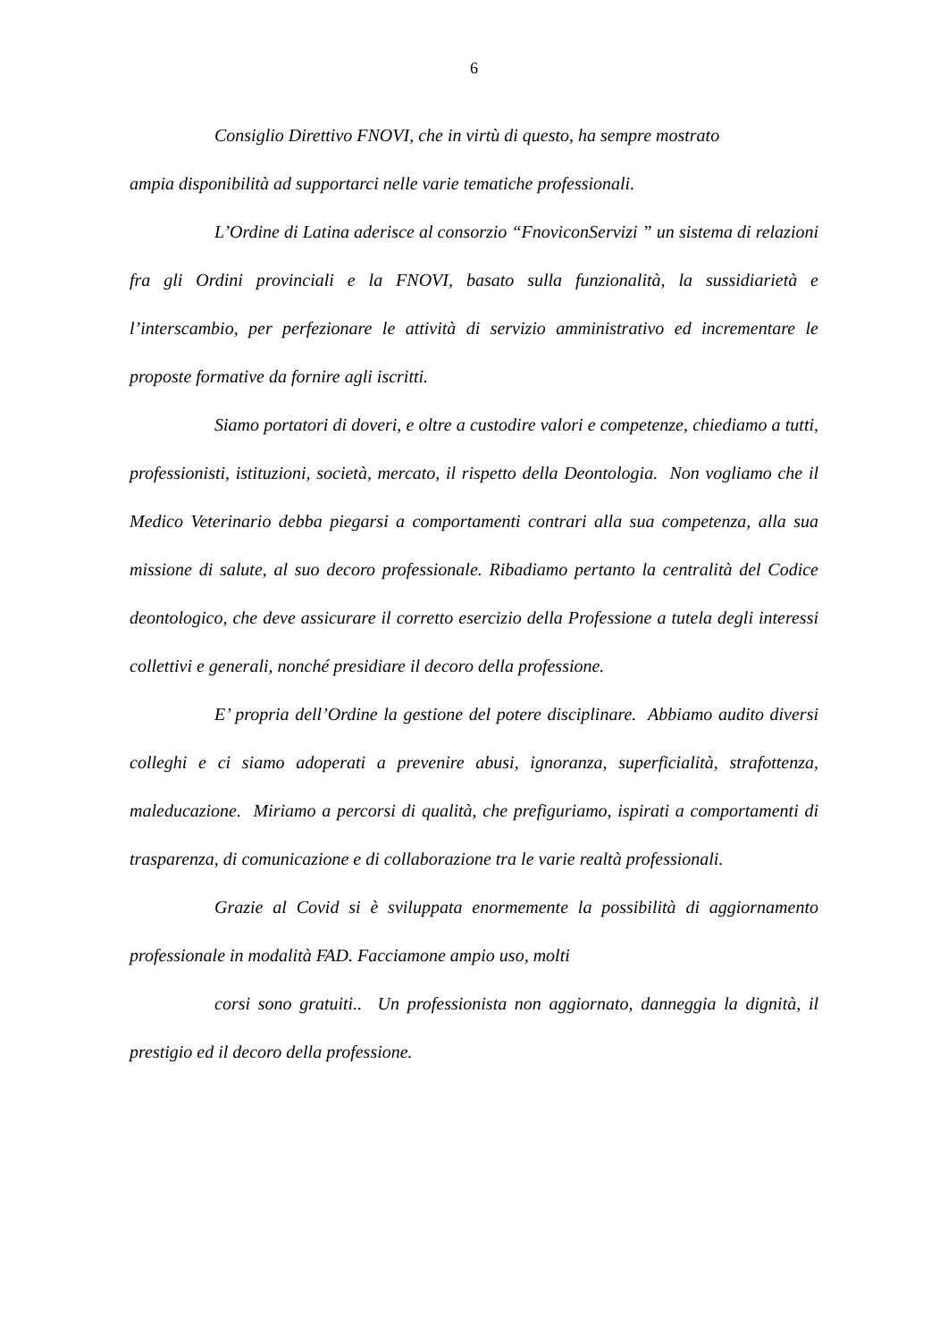6
Consiglio Direttivo FNOVI, che in virtù di questo, ha sempre mostrato
ampia disponibilità ad supportarci nelle varie tematiche professionali.
L’Ordine di Latina aderisce al consorzio “FnoviconServizi ” un sistema di relazioni fra gli Ordini provinciali e la FNOVI, basato sulla funzionalità, la sussidiarietà e l’interscambio, per perfezionare le attività di servizio amministrativo ed incrementare le proposte formative da fornire agli iscritti.
Siamo portatori di doveri, e oltre a custodire valori e competenze, chiediamo a tutti, professionisti, istituzioni, società, mercato, il rispetto della Deontologia. Non vogliamo che il Medico Veterinario debba piegarsi a comportamenti contrari alla sua competenza, alla sua missione di salute, al suo decoro professionale. Ribadiamo pertanto la centralità del Codice deontologico, che deve assicurare il corretto esercizio della Professione a tutela degli interessi collettivi e generali, nonché presidiare il decoro della professione.
E’ propria dell’Ordine la gestione del potere disciplinare. Abbiamo audito diversi colleghi e ci siamo adoperati a prevenire abusi, ignoranza, superficialità, strafottenza, maleducazione. Miriamo a percorsi di qualità, che prefiguriamo, ispirati a comportamenti di trasparenza, di comunicazione e di collaborazione tra le varie realtà professionali.
Grazie al Covid si è sviluppata enormemente la possibilità di aggiornamento professionale in modalità FAD. Facciamone ampio uso, molti
corsi sono gratuiti.. Un professionista non aggiornato, danneggia la dignità, il prestigio ed il decoro della professione.